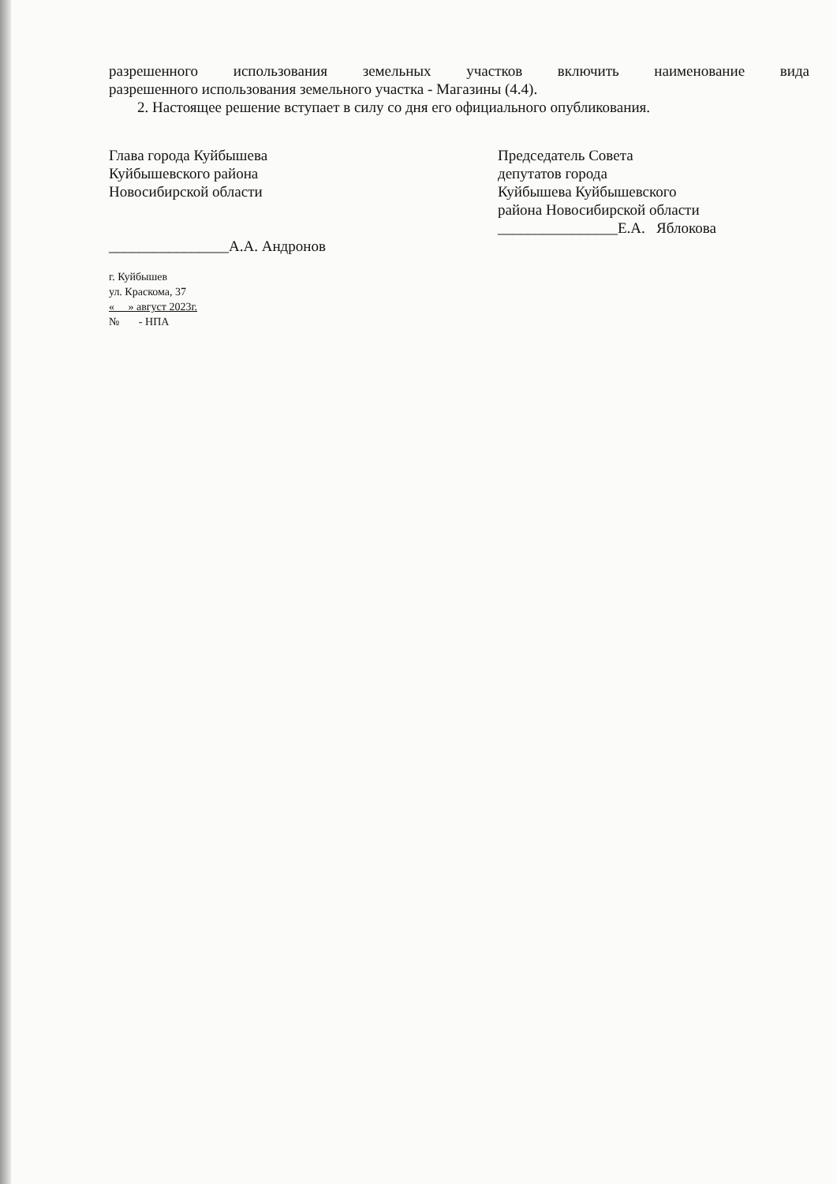разрешенного использования земельных участков включить наименование вида
разрешенного использования земельного участка - Магазины (4.4).
2. Настоящее решение вступает в силу со дня его официального опубликования.
Глава города Куйбышева
Куйбышевского района
Новосибирской области
________________А.А. Андронов
Председатель Совета
депутатов города
Куйбышева Куйбышевского
района Новосибирской области
________________Е.А. Яблокова
г. Куйбышев
ул. Краскома, 37
« » август 2023г.
№ - НПА